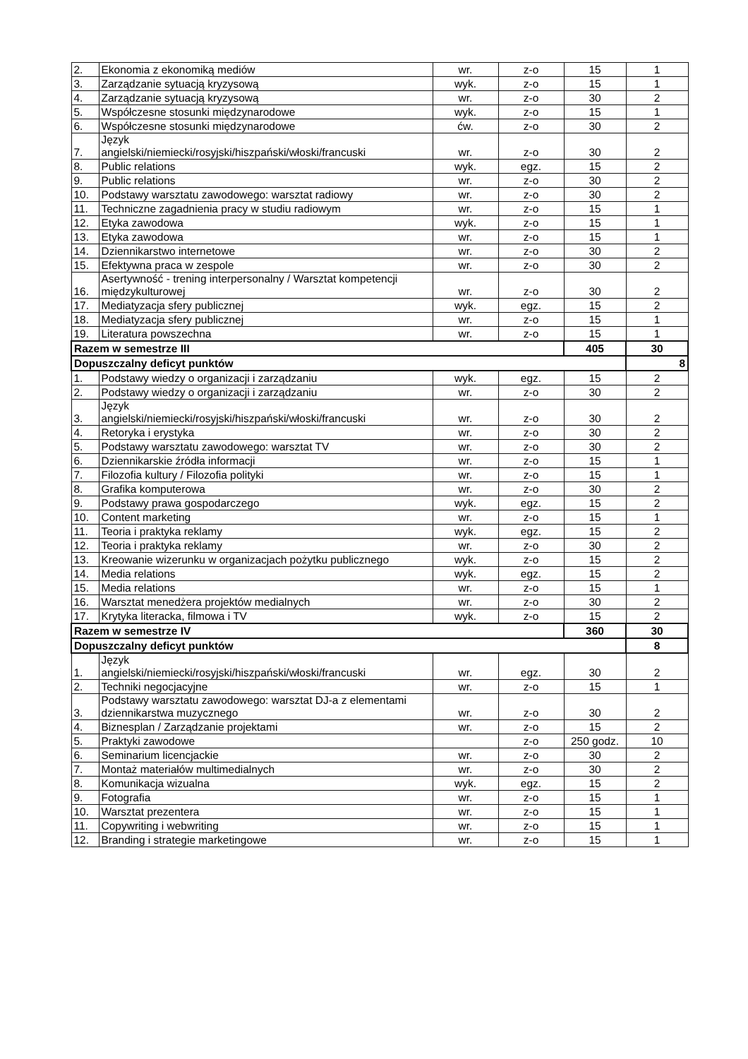| 2. | Ekonomia z ekonomiką mediów | wr. | z-o | 15 | 1 |
| 3. | Zarządzanie sytuacją kryzysową | wyk. | z-o | 15 | 1 |
| 4. | Zarządzanie sytuacją kryzysową | wr. | z-o | 30 | 2 |
| 5. | Współczesne stosunki międzynarodowe | wyk. | z-o | 15 | 1 |
| 6. | Współczesne stosunki międzynarodowe | ćw. | z-o | 30 | 2 |
| 7. | Język angielski/niemiecki/rosyjski/hiszpański/włoski/francuski | wr. | z-o | 30 | 2 |
| 8. | Public relations | wyk. | egz. | 15 | 2 |
| 9. | Public relations | wr. | z-o | 30 | 2 |
| 10. | Podstawy warsztatu zawodowego: warsztat radiowy | wr. | z-o | 30 | 2 |
| 11. | Techniczne zagadnienia pracy w studiu radiowym | wr. | z-o | 15 | 1 |
| 12. | Etyka zawodowa | wyk. | z-o | 15 | 1 |
| 13. | Etyka zawodowa | wr. | z-o | 15 | 1 |
| 14. | Dziennikarstwo internetowe | wr. | z-o | 30 | 2 |
| 15. | Efektywna praca w zespole | wr. | z-o | 30 | 2 |
| 16. | Asertywność - trening interpersonalny / Warsztat kompetencji międzykulturowej | wr. | z-o | 30 | 2 |
| 17. | Mediatyzacja sfery publicznej | wyk. | egz. | 15 | 2 |
| 18. | Mediatyzacja sfery publicznej | wr. | z-o | 15 | 1 |
| 19. | Literatura powszechna | wr. | z-o | 15 | 1 |
| Razem w semestrze III | | | | 405 | 30 |
| Dopuszczalny deficyt punktów | | | | | 8 |
| 1. | Podstawy wiedzy o organizacji i zarządzaniu | wyk. | egz. | 15 | 2 |
| 2. | Podstawy wiedzy o organizacji i zarządzaniu | wr. | z-o | 30 | 2 |
| 3. | Język angielski/niemiecki/rosyjski/hiszpański/włoski/francuski | wr. | z-o | 30 | 2 |
| 4. | Retoryka i erystyka | wr. | z-o | 30 | 2 |
| 5. | Podstawy warsztatu zawodowego: warsztat TV | wr. | z-o | 30 | 2 |
| 6. | Dziennikarskie źródła informacji | wr. | z-o | 15 | 1 |
| 7. | Filozofia kultury / Filozofia polityki | wr. | z-o | 15 | 1 |
| 8. | Grafika komputerowa | wr. | z-o | 30 | 2 |
| 9. | Podstawy prawa gospodarczego | wyk. | egz. | 15 | 2 |
| 10. | Content marketing | wr. | z-o | 15 | 1 |
| 11. | Teoria i praktyka reklamy | wyk. | egz. | 15 | 2 |
| 12. | Teoria i praktyka reklamy | wr. | z-o | 30 | 2 |
| 13. | Kreowanie wizerunku w organizacjach pożytku publicznego | wyk. | z-o | 15 | 2 |
| 14. | Media relations | wyk. | egz. | 15 | 2 |
| 15. | Media relations | wr. | z-o | 15 | 1 |
| 16. | Warsztat menedżera projektów medialnych | wr. | z-o | 30 | 2 |
| 17. | Krytyka literacka, filmowa i TV | wyk. | z-o | 15 | 2 |
| Razem w semestrze IV | | | | 360 | 30 |
| Dopuszczalny deficyt punktów | | | | | 8 |
| 1. | Język angielski/niemiecki/rosyjski/hiszpański/włoski/francuski | wr. | egz. | 30 | 2 |
| 2. | Techniki negocjacyjne | wr. | z-o | 15 | 1 |
| 3. | Podstawy warsztatu zawodowego: warsztat DJ-a z elementami dziennikarstwa muzycznego | wr. | z-o | 30 | 2 |
| 4. | Biznesplan / Zarządzanie projektami | wr. | z-o | 15 | 2 |
| 5. | Praktyki zawodowe | | z-o | 250 godz. | 10 |
| 6. | Seminarium licencjackie | wr. | z-o | 30 | 2 |
| 7. | Montaż materiałów multimedialnych | wr. | z-o | 30 | 2 |
| 8. | Komunikacja wizualna | wyk. | egz. | 15 | 2 |
| 9. | Fotografia | wr. | z-o | 15 | 1 |
| 10. | Warsztat prezentera | wr. | z-o | 15 | 1 |
| 11. | Copywriting i webwriting | wr. | z-o | 15 | 1 |
| 12. | Branding i strategie marketingowe | wr. | z-o | 15 | 1 |